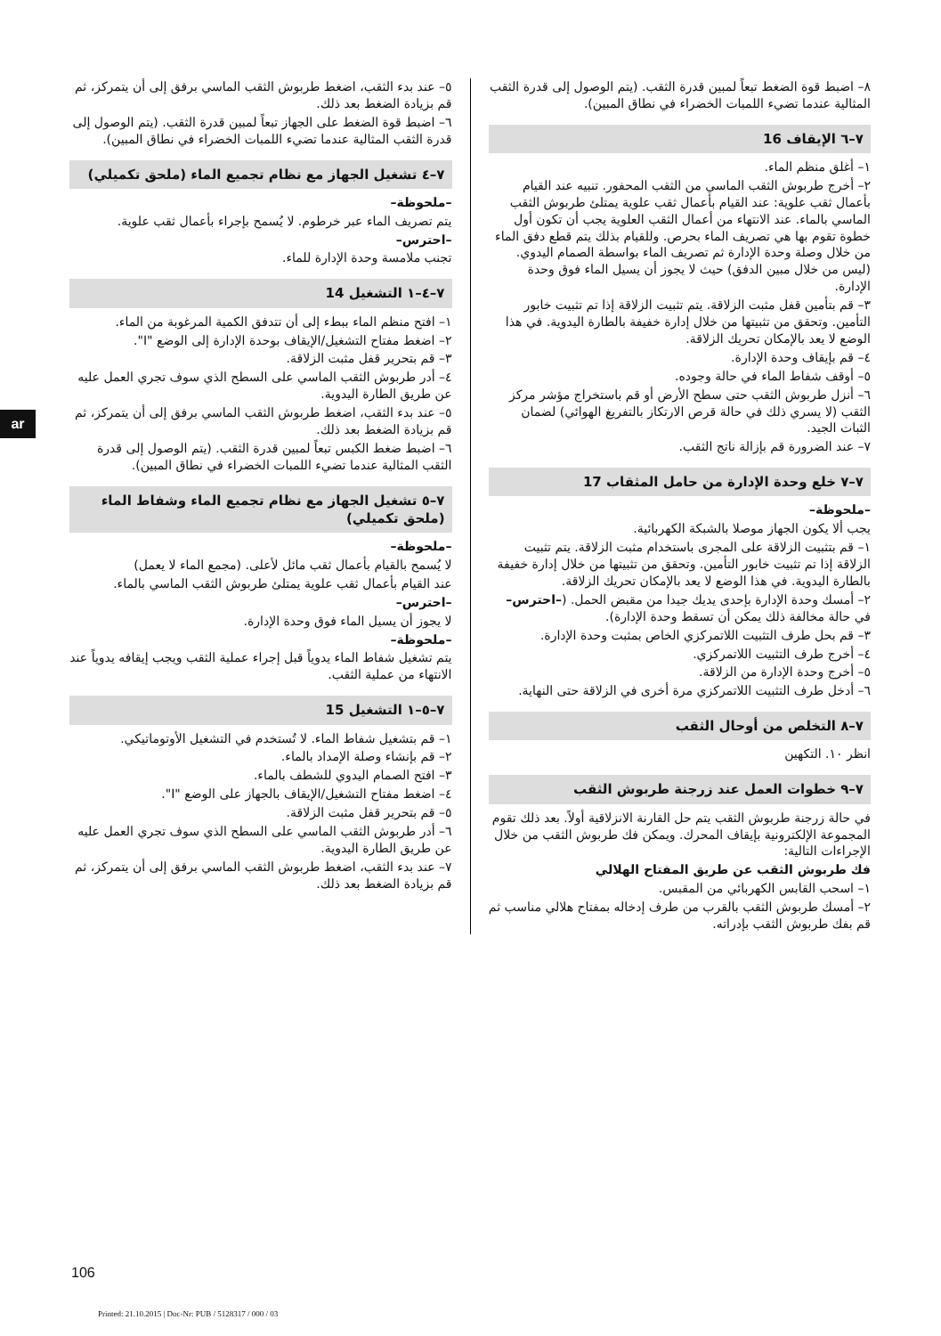ar
٥– عند بدء الثقب، اضغط طربوش الثقب الماسي برفق إلى أن يتمركز، ثم قم بزيادة الضغط بعد ذلك.
٦– اضبط قوة الضغط على الجهاز تبعاً لمبين قدرة الثقب. (يتم الوصول إلى قدرة الثقب المثالية عندما تضيء اللمبات الخضراء في نطاق المبين).
٧–٤ تشغيل الجهاز مع نظام تجميع الماء (ملحق تكميلي)
–ملحوظة–
يتم تصريف الماء عبر خرطوم. لا يُسمح بإجراء بأعمال ثقب علوية.
–احترس–
تجنب ملامسة وحدة الإدارة للماء.
٧–٤–١ التشغيل 14
١– افتح منظم الماء ببطء إلى أن تتدفق الكمية المرغوبة من الماء.
٢– اضغط مفتاح التشغيل/الإيقاف بوحدة الإدارة إلى الوضع "I".
٣– قم بتحرير قفل مثبت الزلاقة.
٤– أدر طربوش الثقب الماسي على السطح الذي سوف تجري العمل عليه عن طريق الطارة اليدوية.
٥– عند بدء الثقب، اضغط طربوش الثقب الماسي برفق إلى أن يتمركز، ثم قم بزيادة الضغط بعد ذلك.
٦– اضبط ضغط الكبس تبعاً لمبين قدرة الثقب. (يتم الوصول إلى قدرة الثقب المثالية عندما تضيء اللمبات الخضراء في نطاق المبين).
٧–٥ تشغيل الجهاز مع نظام تجميع الماء وشفاط الماء (ملحق تكميلي)
–ملحوظة–
لا يُسمح بالقيام بأعمال ثقب مائل لأعلى. (مجمع الماء لا يعمل)
عند القيام بأعمال ثقب علوية يمتلئ طربوش الثقب الماسي بالماء.
–احترس–
لا يجوز أن يسيل الماء فوق وحدة الإدارة.
–ملحوظة–
يتم تشغيل شفاط الماء يدوياً قبل إجراء عملية الثقب ويجب إيقافه يدوياً عند الانتهاء من عملية الثقب.
٧–٥–١ التشغيل 15
١– قم بتشغيل شفاط الماء. لا تُستخدم في التشغيل الأوتوماتيكي.
٢– قم بإنشاء وصلة الإمداد بالماء.
٣– افتح الصمام اليدوي للشطف بالماء.
٤– اضغط مفتاح التشغيل/الإيقاف بالجهاز على الوضع "I".
٥– قم بتحرير قفل مثبت الزلاقة.
٦– أدر طربوش الثقب الماسي على السطح الذي سوف تجري العمل عليه عن طريق الطارة اليدوية.
٧– عند بدء الثقب، اضغط طربوش الثقب الماسي برفق إلى أن يتمركز، ثم قم بزيادة الضغط بعد ذلك.
٨– اضبط قوة الضغط تبعاً لمبين قدرة الثقب. (يتم الوصول إلى قدرة الثقب المثالية عندما تضيء اللمبات الخضراء في نطاق المبين).
٧–٦ الإيقاف 16
١– أغلق منظم الماء.
٢– أخرج طربوش الثقب الماسي من الثقب المحفور. تنبيه عند القيام بأعمال ثقب علوية: عند القيام بأعمال ثقب علوية يمتلئ طربوش الثقب الماسي بالماء. عند الانتهاء من أعمال الثقب العلوية يجب أن تكون أول خطوة تقوم بها هي تصريف الماء بحرص. وللقيام بذلك يتم قطع دفق الماء من خلال وصلة وحدة الإدارة ثم تصريف الماء بواسطة الصمام اليدوي. (ليس من خلال مبين الدفق) حيث لا يجوز أن يسيل الماء فوق وحدة الإدارة.
٣– قم بتأمين قفل مثبت الزلاقة. يتم تثبيت الزلاقة إذا تم تثبيت خابور التأمين. وتحقق من تثبيتها من خلال إدارة خفيفة بالطارة اليدوية. في هذا الوضع لا يعد بالإمكان تحريك الزلاقة.
٤– قم بإيقاف وحدة الإدارة.
٥– أوقف شفاط الماء في حالة وجوده.
٦– أنزل طربوش الثقب حتى سطح الأرض أو قم باستخراج مؤشر مركز الثقب (لا يسري ذلك في حالة قرص الارتكاز بالتفريغ الهوائي) لضمان الثبات الجيد.
٧– عند الضرورة قم بإزالة ناتج الثقب.
٧–٧ خلع وحدة الإدارة من حامل المثقاب 17
–ملحوظة–
يجب ألا يكون الجهاز موصلا بالشبكة الكهربائية.
١– قم بتثبيت الزلاقة على المجرى باستخدام مثبت الزلاقة. يتم تثبيت الزلاقة إذا تم تثبيت خابور التأمين. وتحقق من تثبيتها من خلال إدارة خفيفة بالطارة اليدوية. في هذا الوضع لا يعد بالإمكان تحريك الزلاقة.
٢– أمسك وحدة الإدارة بإحدى يديك جيدا من مقبض الحمل. (–احترس– في حالة مخالفة ذلك يمكن أن تسقط وحدة الإدارة).
٣– قم بحل طرف التثبيت اللاتمركزي الخاص بمثبت وحدة الإدارة.
٤– أخرج طرف التثبيت اللاتمركزي.
٥– أخرج وحدة الإدارة من الزلاقة.
٦– أدخل طرف التثبيت اللاتمركزي مرة أخرى في الزلاقة حتى النهاية.
٧–٨ التخلص من أوحال الثقب
انظر ١٠. التكهين
٧–٩ خطوات العمل عند زرجنة طربوش الثقب
في حالة زرجنة طربوش الثقب يتم حل القارنة الانزلاقية أولاً. بعد ذلك تقوم المجموعة الإلكترونية بإيقاف المحرك. ويمكن فك طربوش الثقب من خلال الإجراءات التالية:
فك طربوش الثقب عن طريق المفتاح الهلالي
١– اسحب القابس الكهربائي من المقبس.
٢– أمسك طربوش الثقب بالقرب من طرف إدخاله بمفتاح هلالي مناسب ثم قم بفك طربوش الثقب بإدراته.
106
Printed: 21.10.2015 | Doc-Nr: PUB / 5128317 / 000 / 03